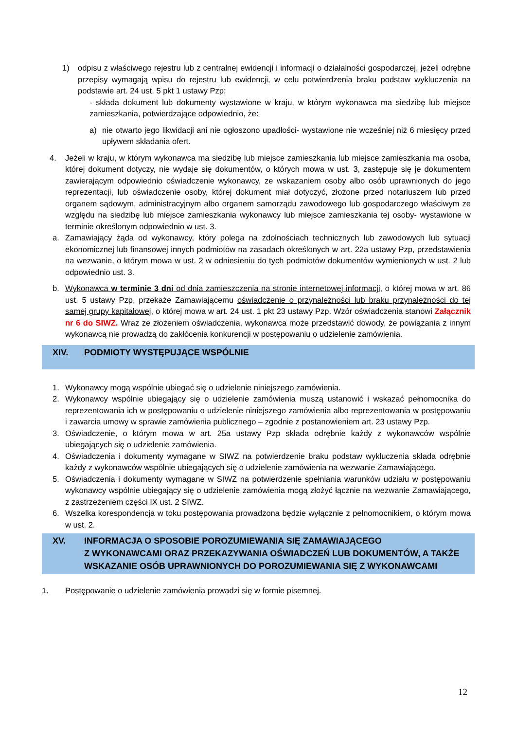1) odpisu z właściwego rejestru lub z centralnej ewidencji i informacji o działalności gospodarczej, jeżeli odrębne przepisy wymagają wpisu do rejestru lub ewidencji, w celu potwierdzenia braku podstaw wykluczenia na podstawie art. 24 ust. 5 pkt 1 ustawy Pzp;
- składa dokument lub dokumenty wystawione w kraju, w którym wykonawca ma siedzibę lub miejsce zamieszkania, potwierdzające odpowiednio, że:
a) nie otwarto jego likwidacji ani nie ogłoszono upadłości- wystawione nie wcześniej niż 6 miesięcy przed upływem składania ofert.
4. Jeżeli w kraju, w którym wykonawca ma siedzibę lub miejsce zamieszkania lub miejsce zamieszkania ma osoba, której dokument dotyczy, nie wydaje się dokumentów, o których mowa w ust. 3, zastępuje się je dokumentem zawierającym odpowiednio oświadczenie wykonawcy, ze wskazaniem osoby albo osób uprawnionych do jego reprezentacji, lub oświadczenie osoby, której dokument miał dotyczyć, złożone przed notariuszem lub przed organem sądowym, administracyjnym albo organem samorządu zawodowego lub gospodarczego właściwym ze względu na siedzibę lub miejsce zamieszkania wykonawcy lub miejsce zamieszkania tej osoby- wystawione w terminie określonym odpowiednio w ust. 3.
a. Zamawiający żąda od wykonawcy, który polega na zdolnościach technicznych lub zawodowych lub sytuacji ekonomicznej lub finansowej innych podmiotów na zasadach określonych w art. 22a ustawy Pzp, przedstawienia na wezwanie, o którym mowa w ust. 2 w odniesieniu do tych podmiotów dokumentów wymienionych w ust. 2 lub odpowiednio ust. 3.
b. Wykonawca w terminie 3 dni od dnia zamieszczenia na stronie internetowej informacji, o której mowa w art. 86 ust. 5 ustawy Pzp, przekaże Zamawiającemu oświadczenie o przynależności lub braku przynależności do tej samej grupy kapitałowej, o której mowa w art. 24 ust. 1 pkt 23 ustawy Pzp. Wzór oświadczenia stanowi Załącznik nr 6 do SIWZ. Wraz ze złożeniem oświadczenia, wykonawca może przedstawić dowody, że powiązania z innym wykonawcą nie prowadzą do zakłócenia konkurencji w postępowaniu o udzielenie zamówienia.
XIV. PODMIOTY WYSTĘPUJĄCE WSPÓLNIE
1. Wykonawcy mogą wspólnie ubiegać się o udzielenie niniejszego zamówienia.
2. Wykonawcy wspólnie ubiegający się o udzielenie zamówienia muszą ustanowić i wskazać pełnomocnika do reprezentowania ich w postępowaniu o udzielenie niniejszego zamówienia albo reprezentowania w postępowaniu i zawarcia umowy w sprawie zamówienia publicznego – zgodnie z postanowieniem art. 23 ustawy Pzp.
3. Oświadczenie, o którym mowa w art. 25a ustawy Pzp składa odrębnie każdy z wykonawców wspólnie ubiegających się o udzielenie zamówienia.
4. Oświadczenia i dokumenty wymagane w SIWZ na potwierdzenie braku podstaw wykluczenia składa odrębnie każdy z wykonawców wspólnie ubiegających się o udzielenie zamówienia na wezwanie Zamawiającego.
5. Oświadczenia i dokumenty wymagane w SIWZ na potwierdzenie spełniania warunków udziału w postępowaniu wykonawcy wspólnie ubiegający się o udzielenie zamówienia mogą złożyć łącznie na wezwanie Zamawiającego, z zastrzeżeniem części IX ust. 2 SIWZ.
6. Wszelka korespondencja w toku postępowania prowadzona będzie wyłącznie z pełnomocnikiem, o którym mowa w ust. 2.
XV. INFORMACJA O SPOSOBIE POROZUMIEWANIA SIĘ ZAMAWIAJĄCEGO
Z WYKONAWCAMI ORAZ PRZEKAZYWANIA OŚWIADCZEŃ LUB DOKUMENTÓW, A TAKŻE WSKAZANIE OSÓB UPRAWNIONYCH DO POROZUMIEWANIA SIĘ Z WYKONAWCAMI
1. Postępowanie o udzielenie zamówienia prowadzi się w formie pisemnej.
12